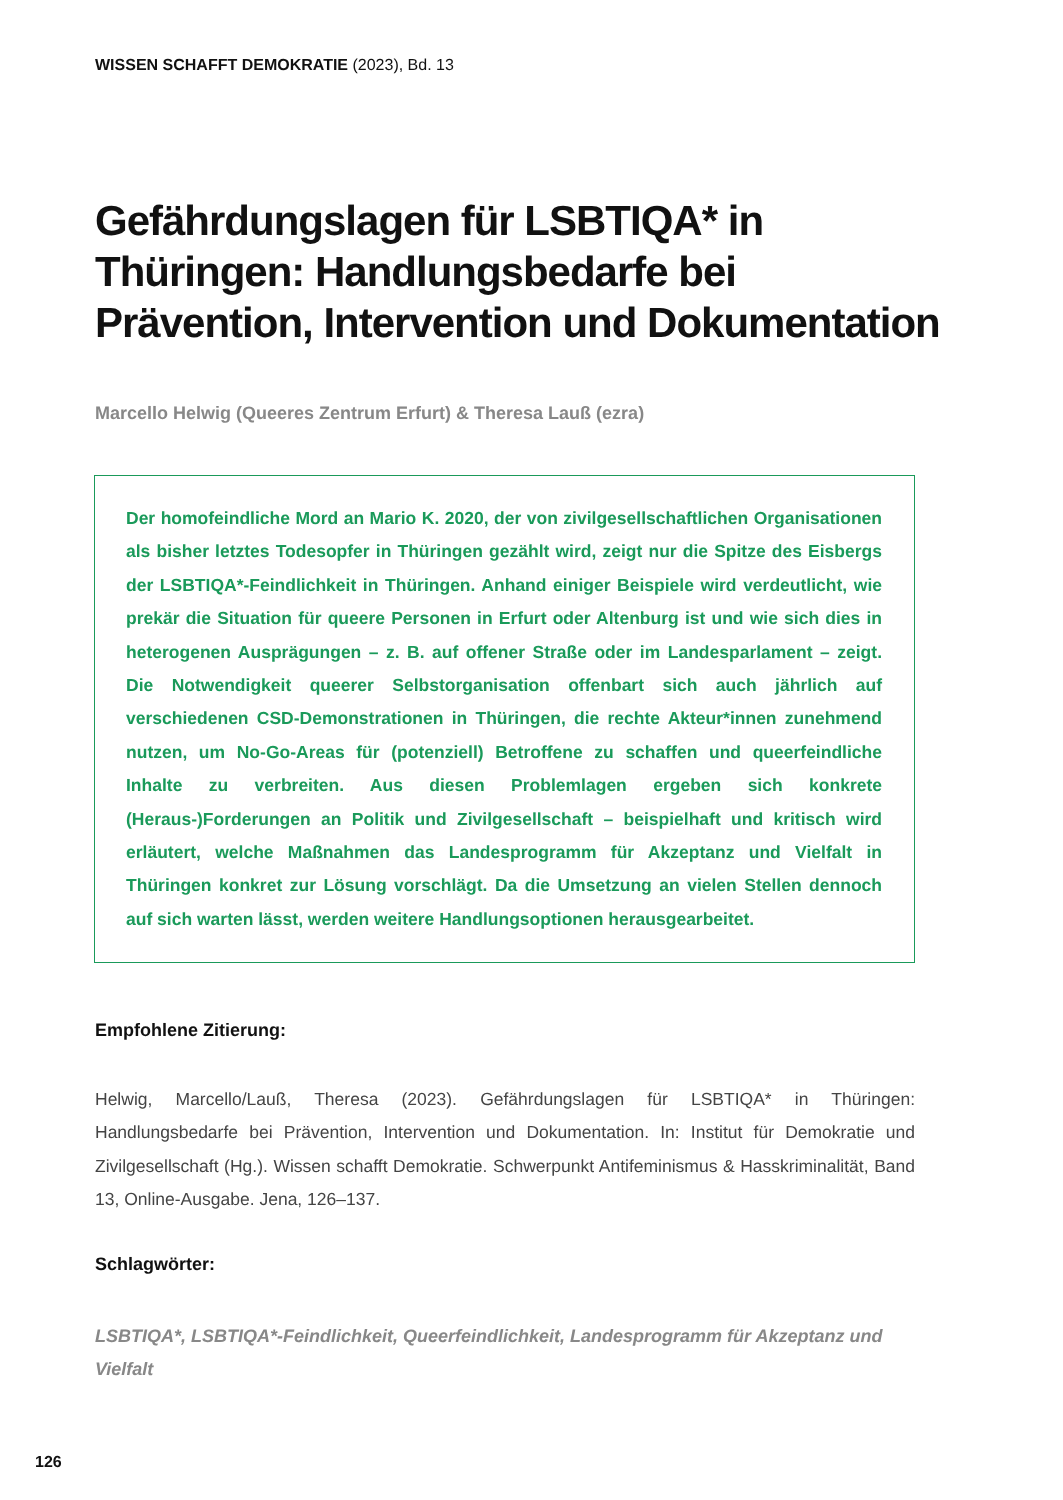WISSEN SCHAFFT DEMOKRATIE (2023), Bd. 13
Gefährdungslagen für LSBTIQA* in Thüringen: Handlungsbedarfe bei Prävention, Intervention und Dokumentation
Marcello Helwig (Queeres Zentrum Erfurt) & Theresa Lauß (ezra)
Der homofeindliche Mord an Mario K. 2020, der von zivilgesellschaftlichen Organisationen als bisher letztes Todesopfer in Thüringen gezählt wird, zeigt nur die Spitze des Eisbergs der LSBTIQA*-Feindlichkeit in Thüringen. Anhand einiger Beispiele wird verdeutlicht, wie prekär die Situation für queere Personen in Erfurt oder Altenburg ist und wie sich dies in heterogenen Ausprägungen – z. B. auf offener Straße oder im Landesparlament – zeigt. Die Notwendigkeit queerer Selbstorganisation offenbart sich auch jährlich auf verschiedenen CSD-Demonstrationen in Thüringen, die rechte Akteur*innen zunehmend nutzen, um No-Go-Areas für (potenziell) Betroffene zu schaffen und queerfeindliche Inhalte zu verbreiten. Aus diesen Problemlagen ergeben sich konkrete (Heraus-)Forderungen an Politik und Zivilgesellschaft – beispielhaft und kritisch wird erläutert, welche Maßnahmen das Landesprogramm für Akzeptanz und Vielfalt in Thüringen konkret zur Lösung vorschlägt. Da die Umsetzung an vielen Stellen dennoch auf sich warten lässt, werden weitere Handlungsoptionen herausgearbeitet.
Empfohlene Zitierung:
Helwig, Marcello/Lauß, Theresa (2023). Gefährdungslagen für LSBTIQA* in Thüringen: Handlungsbedarfe bei Prävention, Intervention und Dokumentation. In: Institut für Demokratie und Zivilgesellschaft (Hg.). Wissen schafft Demokratie. Schwerpunkt Antifeminismus & Hasskriminalität, Band 13, Online-Ausgabe. Jena, 126–137.
Schlagwörter:
LSBTIQA*, LSBTIQA*-Feindlichkeit, Queerfeindlichkeit, Landesprogramm für Akzeptanz und Vielfalt
126